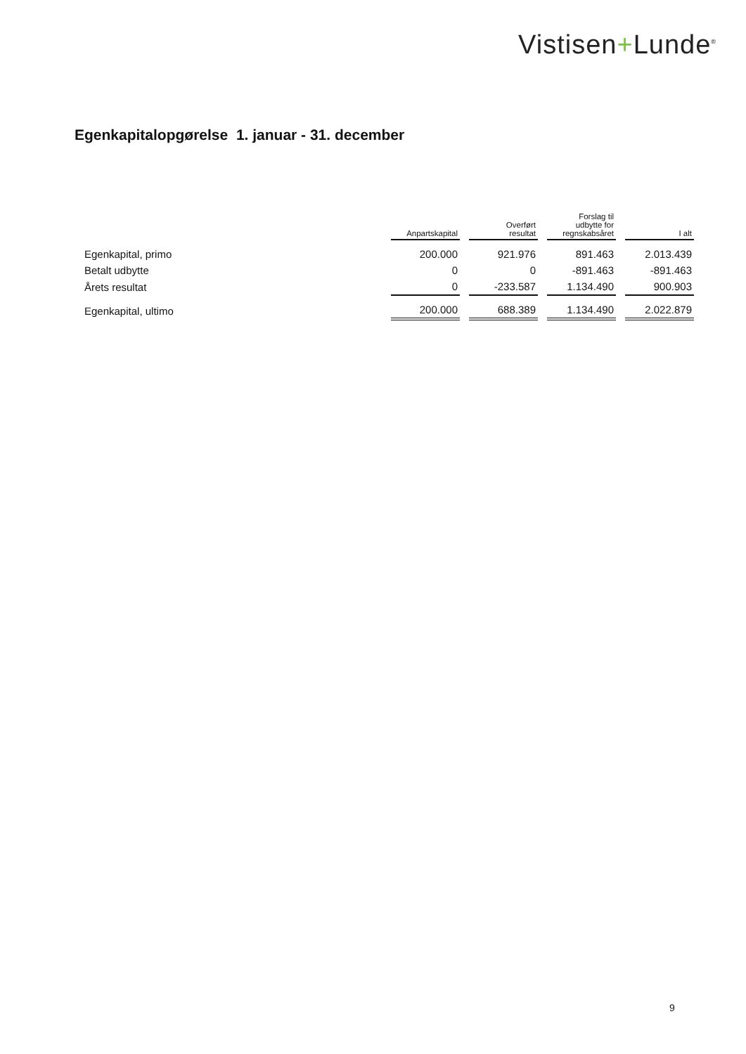Vistisen+Lunde<sup>®</sup>
Egenkapitalopgørelse 1. januar - 31. december
| | Anpartskapital | Overført resultat | Forslag til udbytte for regnskabsåret | I alt |
| --- | --- | --- | --- | --- |
| Egenkapital, primo | 200.000 | 921.976 | 891.463 | 2.013.439 |
| Betalt udbytte | 0 | 0 | -891.463 | -891.463 |
| Årets resultat | 0 | -233.587 | 1.134.490 | 900.903 |
| Egenkapital, ultimo | 200.000 | 688.389 | 1.134.490 | 2.022.879 |
9